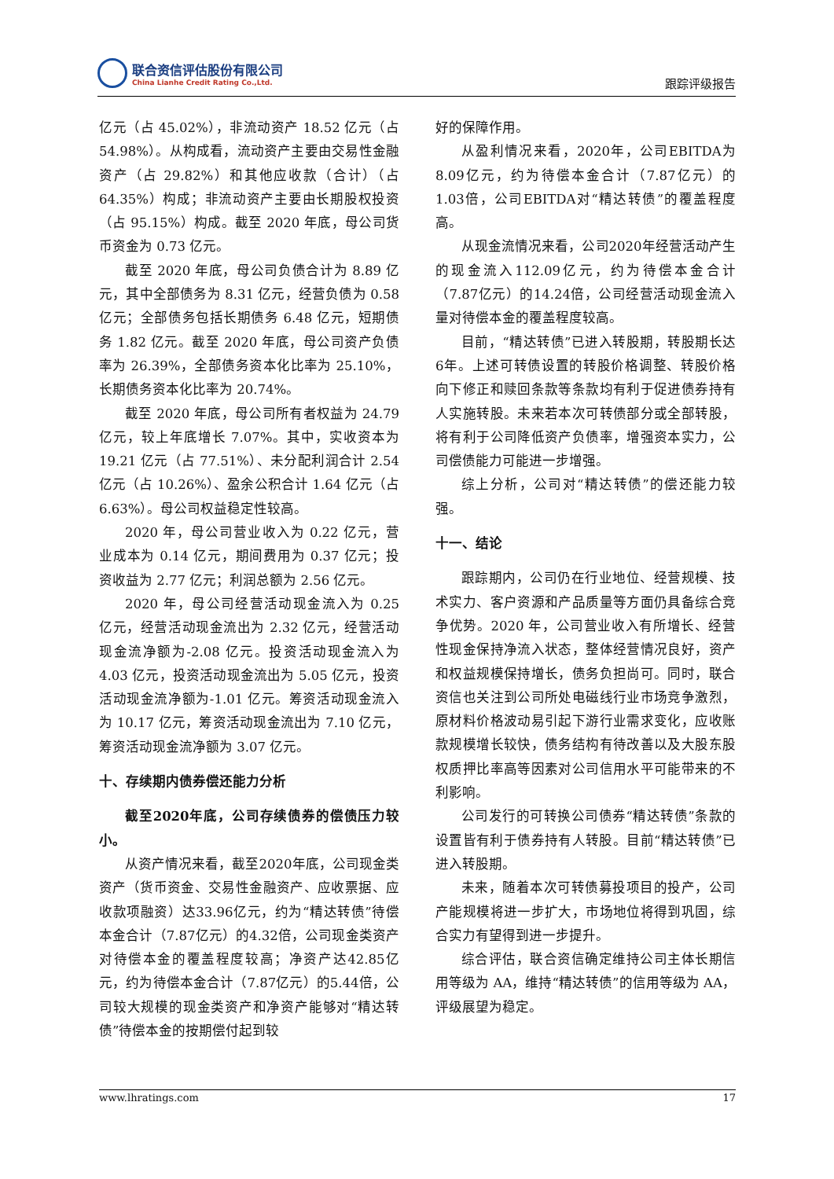联合资信评估股份有限公司
China Lianhe Credit Rating Co.,Ltd.
跟踪评级报告
亿元（占 45.02%），非流动资产 18.52 亿元（占 54.98%）。从构成看，流动资产主要由交易性金融资产（占 29.82%）和其他应收款（合计）（占 64.35%）构成；非流动资产主要由长期股权投资（占 95.15%）构成。截至 2020 年底，母公司货币资金为 0.73 亿元。
截至 2020 年底，母公司负债合计为 8.89 亿元，其中全部债务为 8.31 亿元，经营负债为 0.58 亿元；全部债务包括长期债务 6.48 亿元，短期债务 1.82 亿元。截至 2020 年底，母公司资产负债率为 26.39%，全部债务资本化比率为 25.10%，长期债务资本化比率为 20.74%。
截至 2020 年底，母公司所有者权益为 24.79 亿元，较上年底增长 7.07%。其中，实收资本为 19.21 亿元（占 77.51%）、未分配利润合计 2.54 亿元（占 10.26%）、盈余公积合计 1.64 亿元（占 6.63%）。母公司权益稳定性较高。
2020 年，母公司营业收入为 0.22 亿元，营业成本为 0.14 亿元，期间费用为 0.37 亿元；投资收益为 2.77 亿元；利润总额为 2.56 亿元。
2020 年，母公司经营活动现金流入为 0.25 亿元，经营活动现金流出为 2.32 亿元，经营活动现金流净额为-2.08 亿元。投资活动现金流入为 4.03 亿元，投资活动现金流出为 5.05 亿元，投资活动现金流净额为-1.01 亿元。筹资活动现金流入为 10.17 亿元，筹资活动现金流出为 7.10 亿元，筹资活动现金流净额为 3.07 亿元。
十、存续期内债券偿还能力分析
截至2020年底，公司存续债券的偿债压力较小。
从资产情况来看，截至2020年底，公司现金类资产（货币资金、交易性金融资产、应收票据、应收款项融资）达33.96亿元，约为“精达转债”待偿本金合计（7.87亿元）的4.32倍，公司现金类资产对待偿本金的覆盖程度较高；净资产达42.85亿元，约为待偿本金合计（7.87亿元）的5.44倍，公司较大规模的现金类资产和净资产能够对“精达转债”待偿本金的按期偿付起到较
好的保障作用。
从盈利情况来看，2020年，公司EBITDA为8.09亿元，约为待偿本金合计（7.87亿元）的1.03倍，公司EBITDA对“精达转债”的覆盖程度高。
从现金流情况来看，公司2020年经营活动产生的现金流入112.09亿元，约为待偿本金合计（7.87亿元）的14.24倍，公司经营活动现金流入量对待偿本金的覆盖程度较高。
目前，“精达转债”已进入转股期，转股期长达6年。上述可转债设置的转股价格调整、转股价格向下修正和赎回条款等条款均有利于促进债券持有人实施转股。未来若本次可转债部分或全部转股，将有利于公司降低资产负债率，增强资本实力，公司偿债能力可能进一步增强。
综上分析，公司对“精达转债”的偿还能力较强。
十一、结论
跟踪期内，公司仍在行业地位、经营规模、技术实力、客户资源和产品质量等方面仍具备综合竞争优势。2020 年，公司营业收入有所增长、经营性现金保持净流入状态，整体经营情况良好，资产和权益规模保持增长，债务负担尚可。同时，联合资信也关注到公司所处电磁线行业市场竞争激烈，原材料价格波动易引起下游行业需求变化，应收账款规模增长较快，债务结构有待改善以及大股东股权质押比率高等因素对公司信用水平可能带来的不利影响。
公司发行的可转换公司债券“精达转债”条款的设置皆有利于债券持有人转股。目前“精达转债”已进入转股期。
未来，随着本次可转债募投项目的投产，公司产能规模将进一步扩大，市场地位将得到巩固，综合实力有望得到进一步提升。
综合评估，联合资信确定维持公司主体长期信用等级为 AA，维持“精达转债”的信用等级为 AA，评级展望为稳定。
www.lhratings.com 17